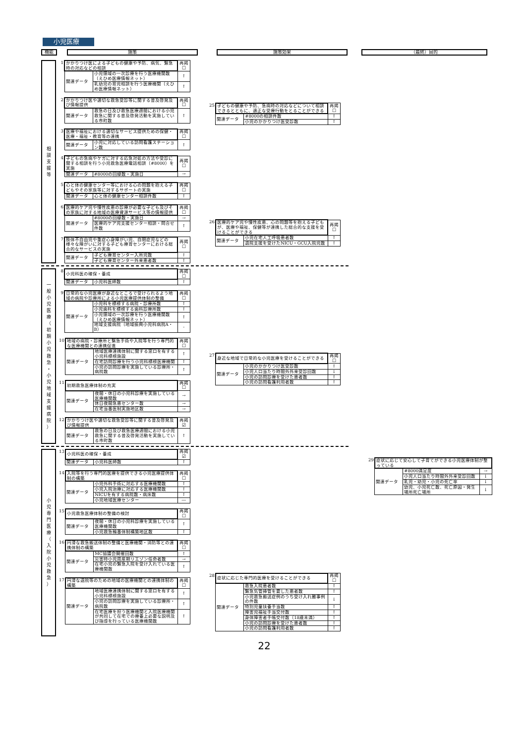小児医療
機能 施策 施策効果 （最終）目的
相
談
支
援
等
| 1 | かかりつけ医による子どもの健康や予防、病気、緊急時の対応などの相談 | | 再掲 ☐ |
| | 関連データ | 小児領域の一次診療を行う医療機関数（えひめ医療情報ネット） | ↑ |
| | | 乳幼児の育児相談を行う医療機関（えひめ医療情報ネット） | ↑ |
| 2 | かかりつけ医や適切な救急受診等に関する普及啓発及び情報提供 | | 再掲 ☐ |
| | 関連データ | 救急の日及び救急医療週間における小児救急に関する普及啓発活動を実施している市町数 | ↑ |
| 3 | 医療や福祉における適切なサービス提供ための保健・医療・福祉・教育等の連携 | | 再掲 ☐ |
| | 関連データ | 小児に対応している訪問看護ステーション数 | ↑ |
| 4 | 子どもの急病やケガに対する応急対処の方法や受診に関する相談を行う小児救急医療電話相談（#8000）を実施 | | 再掲 ☐ |
| | 関連データ | #8000の回線数・実施日 | → |
| 5 | 心と体の健康センター等における心の問題を抱える子どもやその家族等に対するサポートの実施 | | 再掲 ☐ |
| | 関連データ | 心と体の健康センター相談件数 | ↑ |
| 6 | 医療的ケア児や慢性疾患の診療が必要な子ども及びその家族に対する地域の医療資源サービス等の情報提供 | | 再掲 ☐ |
| | 関連データ | #8000の回線数・実施日 | → |
| | | 医療的ケア児支援センター相談・問合せ件数 | ↑ |
| 7 | 肢体不自由児や重症心身障がい児、自閉症児などの様々な障がいに対する子ども療育センターにおける総合的なサービスの実施 | | 再掲 ☐ |
| | 関連データ | 子ども療育センター入所児数 | ↑ |
| | | 子ども療育センター外来患者数 | ↑ |
| 25 | 子どもの健康や予防、急病時の対応などについて相談できるとともに、適正な受療行動をとることができる | | 再掲 ☐ |
| | 関連データ | #8000の相談件数 | ↑ |
| | | 小児のかかりつけ医受診数 | ↑ |
| 26 | 医療的ケア児や慢性疾患、心の問題等を抱える子どもが、医療や福祉、保健等が連携した総合的な支援を受けることができる | | 再掲 ☐ |
| | 関連データ | 小児在宅人工呼吸患者数 | ↑ |
| | | 退院支援を受けたNICU・GCU入院児数 | ↑ |
一
般
小
児
医
療
（
初
期
小
児
救
急
・
小
児
地
域
支
援
病
院
）
| 8 | 小児科医の確保・養成 | | 再掲 ☐ |
| | 関連データ | 小児科医師数 | ↑ |
| 9 | 日常的な小児医療が身近なところで受けられるよう地域の病院や診療所による小児医療提供体制の整備 | | 再掲 ☐ |
| | 関連データ | 小児科を標榜する病院・診療所数 | ↑ |
| | | 小児歯科を標榜する歯科診療所数 | ↑ |
| | | 小児領域の一次診療を行う医療機関数（えひめ医療情報ネット） | ↑ |
| | | 地域支援病院（地域振興小児科病院A・B） | - |
| 10 | 地域の病院・診療所と緊急手術や入院等を行う専門的な医療機関との連携促進 | | 再掲 ☐ |
| | 関連データ | 地域医療連携体制に関する窓口を有する小児科標榜施設 | ↑ |
| | | 在宅訪問診療を行う小児科標榜医療機関 | ↑ |
| | | 小児の訪問診療を実施している診療所・病院数 | ↑ |
| 11 | 初期救急医療体制の充実 | | 再掲 ☐ |
| | 関連データ | 夜間・休日の小児科診療を実施している医療機関数 | → |
| | | 休日夜間急患センター数 | → |
| | | 在宅当番医制実施地区数 | → |
| 12 | かかりつけ医や適切な救急受診等に関する普及啓発及び情報提供 | | 再掲 ☑ |
| | 関連データ | 救急の日及び救急医療週間における小児救急に関する普及啓発活動を実施している市町数 | ↑ |
| 27 | 身近な地域で日常的な小児医療を受けることができる | | 再掲 ☐ |
| | 関連データ | 小児のかかりつけ医受診数 | ↑ |
| | | 小児人口当たり時間外外来受診回数 | ↓ |
| | | 小児の訪問診療を受けた患者数 | ↑ |
| | | 小児の訪問看護利用者数 | ↑ |
小
児
専
門
医
療
（
入
院
小
児
救
急
）
| 13 | 小児科医の確保・養成 | | 再掲 ☑ |
| | 関連データ | 小児科医師数 | ↑ |
| 14 | 入院等を行う専門的医療を提供できる小児医療提供体制の構築 | | 再掲 ☐ |
| | 関連データ | 小児外科手術に対応する医療機関数 | ↑ |
| | | 小児入院治療に対応する医療機関数 | ↑ |
| | | NICUを有する病院数・病床数 | ↑ |
| | | 小児地域医療センター | ― |
| 15 | 小児救急医療体制の整備の検討 | | 再掲 ☐ |
| | 関連データ | 夜間・休日の小児科診療を実施している医療機関数 | ↑ |
| | | 小児救急輪番体制構築地区数 | ↑ |
| 16 | 円滑な救急搬送体制の整備と医療機関・消防等との連携体制の構築 | | 再掲 ☐ |
| | 関連データ | MC協議会開催回数 | ↑ |
| | | 災害時小児周産期リエゾン任命者数 | → |
| | | 在宅小児の緊急入院を受け入れている医療機関数 | ↑ |
| 17 | 円滑な退院等のための地域の医療機関との連携体制の構築 | | 再掲 ☐ |
| | 関連データ | 地域医療連携体制に関する窓口を有する小児科標榜施設 | ↑ |
| | | 小児の訪問診療を実施している診療所・病院数 | ↑ |
| | | 在宅医療を担う医療機関と入院医療機関が共同して在宅での療養上必要な説明及び指導を行っている医療機関数 | ↑ |
| 28 | 症状に応じた専門的医療を受けることができる | | 再掲 ☐ |
| | 関連データ | 救急入院患者数 | ↑ |
| | | 緊急気管挿管を要した患者数 | ↑ |
| | | 小児救急搬送症例のうち受け入れ難事例の件数 | ↓ |
| | | 特別児童扶養手当数 | ↑ |
| | | 障害児福祉手当交付数 | ↑ |
| | | 身体障害者手帳交付数（18歳未満） | ↑ |
| | | 小児の訪問診療を受けた患者数 | ↑ |
| | | 小児の訪問看護利用者数 | ↑ |
| 29 | 症状に応じて安心して子育てができる小児医療体制が整っている | | |
| | 関連データ | #8000満足度 | → |
| | | 小児人口当たり時間外外来受診回数 | ↓ |
| | | 乳児・幼児・小児の死亡率 | ↓ |
| | | 幼児、小児死亡数、死亡原因・発生場所死亡場所 | ↓ |
22